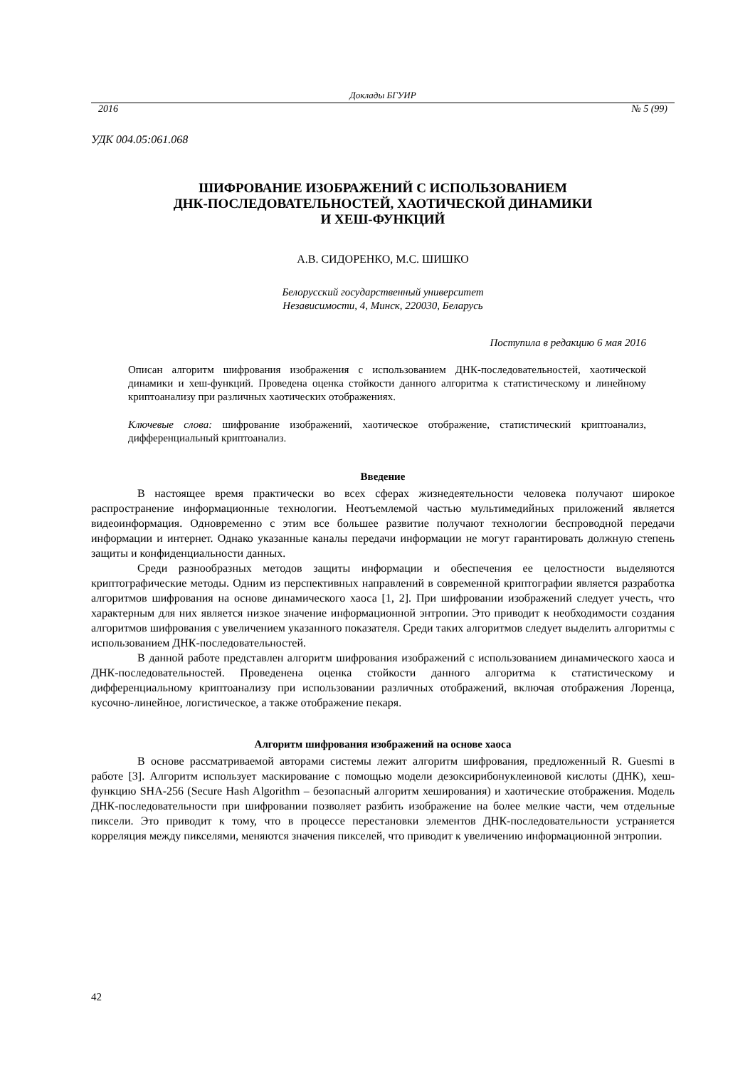Доклады БГУИР
2016 № 5 (99)
УДК 004.05:061.068
ШИФРОВАНИЕ ИЗОБРАЖЕНИЙ С ИСПОЛЬЗОВАНИЕМ
ДНК-ПОСЛЕДОВАТЕЛЬНОСТЕЙ, ХАОТИЧЕСКОЙ ДИНАМИКИ
И ХЕШ-ФУНКЦИЙ
А.В. СИДОРЕНКО, М.С. ШИШКО
Белорусский государственный университет
Независимости, 4, Минск, 220030, Беларусь
Поступила в редакцию 6 мая 2016
Описан алгоритм шифрования изображения с использованием ДНК-последовательностей, хаотической динамики и хеш-функций. Проведена оценка стойкости данного алгоритма к статистическому и линейному криптоанализу при различных хаотических отображениях.
Ключевые слова: шифрование изображений, хаотическое отображение, статистический криптоанализ, дифференциальный криптоанализ.
Введение
В настоящее время практически во всех сферах жизнедеятельности человека получают широкое распространение информационные технологии. Неотъемлемой частью мультимедийных приложений является видеоинформация. Одновременно с этим все большее развитие получают технологии беспроводной передачи информации и интернет. Однако указанные каналы передачи информации не могут гарантировать должную степень защиты и конфиденциальности данных.
Среди разнообразных методов защиты информации и обеспечения ее целостности выделяются криптографические методы. Одним из перспективных направлений в современной криптографии является разработка алгоритмов шифрования на основе динамического хаоса [1, 2]. При шифровании изображений следует учесть, что характерным для них является низкое значение информационной энтропии. Это приводит к необходимости создания алгоритмов шифрования с увеличением указанного показателя. Среди таких алгоритмов следует выделить алгоритмы с использованием ДНК-последовательностей.
В данной работе представлен алгоритм шифрования изображений с использованием динамического хаоса и ДНК-последовательностей. Проведенена оценка стойкости данного алгоритма к статистическому и дифференциальному криптоанализу при использовании различных отображений, включая отображения Лоренца, кусочно-линейное, логистическое, а также отображение пекаря.
Алгоритм шифрования изображений на основе хаоса
В основе рассматриваемой авторами системы лежит алгоритм шифрования, предложенный R. Guesmi в работе [3]. Алгоритм использует маскирование с помощью модели дезоксирибонуклеиновой кислоты (ДНК), хеш-функцию SHA-256 (Secure Hash Algorithm – безопасный алгоритм хеширования) и хаотические отображения. Модель ДНК-последовательности при шифровании позволяет разбить изображение на более мелкие части, чем отдельные пиксели. Это приводит к тому, что в процессе перестановки элементов ДНК-последовательности устраняется корреляция между пикселями, меняются значения пикселей, что приводит к увеличению информационной энтропии.
42